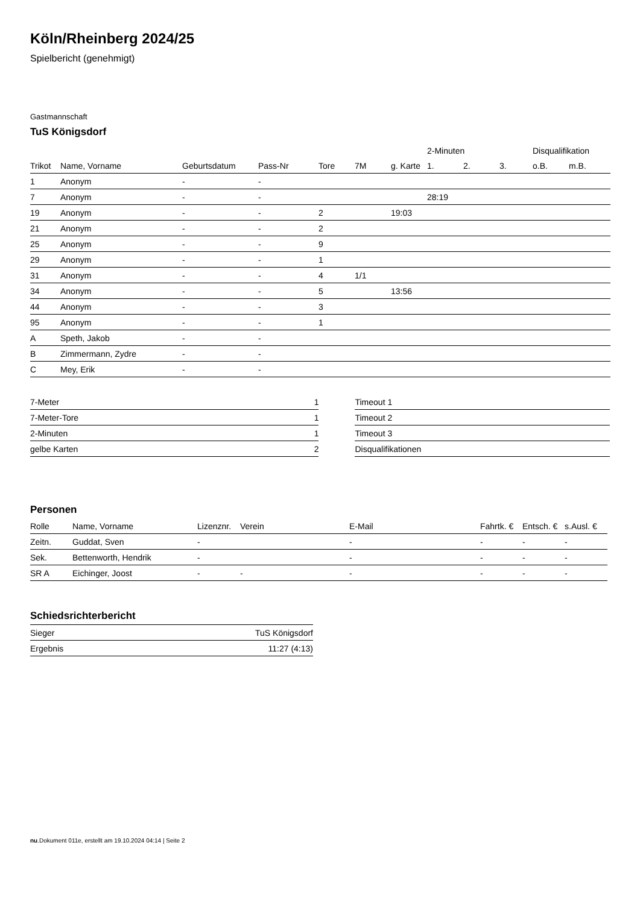Köln/Rheinberg 2024/25
Spielbericht (genehmigt)
Gastmannschaft
TuS Königsdorf
| | | | | | | | 2-Minuten | | | Disqualifikation | |
| Trikot | Name, Vorname | Geburtsdatum | Pass-Nr | Tore | 7M | g. Karte | 1. | 2. | 3. | o.B. | m.B. |
| 1 | Anonym | - | - | | | | | | | | |
| 7 | Anonym | - | - | | | | 28:19 | | | | |
| 19 | Anonym | - | - | 2 | | 19:03 | | | | | |
| 21 | Anonym | - | - | 2 | | | | | | | |
| 25 | Anonym | - | - | 9 | | | | | | | |
| 29 | Anonym | - | - | 1 | | | | | | | |
| 31 | Anonym | - | - | 4 | 1/1 | | | | | | |
| 34 | Anonym | - | - | 5 | | 13:56 | | | | | |
| 44 | Anonym | - | - | 3 | | | | | | | |
| 95 | Anonym | - | - | 1 | | | | | | | |
| A | Speth, Jakob | - | - | | | | | | | | |
| B | Zimmermann, Zydre | - | - | | | | | | | | |
| C | Mey, Erik | - | - | | | | | | | | |
| 7-Meter | 1 |
| 7-Meter-Tore | 1 |
| 2-Minuten | 1 |
| gelbe Karten | 2 |
| Timeout 1 |
| Timeout 2 |
| Timeout 3 |
| Disqualifikationen |
Personen
| Rolle | Name, Vorname | Lizenznr. | Verein | E-Mail | Fahrtk. € | Entsch. € | s.Ausl. € |
| --- | --- | --- | --- | --- | --- | --- | --- |
| Zeitn. | Guddat, Sven | - | | - | - | - | - |
| Sek. | Bettenworth, Hendrik | - | | - | - | - | - |
| SR A | Eichinger, Joost | - | - | - | - | - | - |
Schiedsrichterbericht
| Sieger | TuS Königsdorf |
| Ergebnis | 11:27 (4:13) |
nu.Dokument 011e, erstellt am 19.10.2024 04:14 | Seite 2